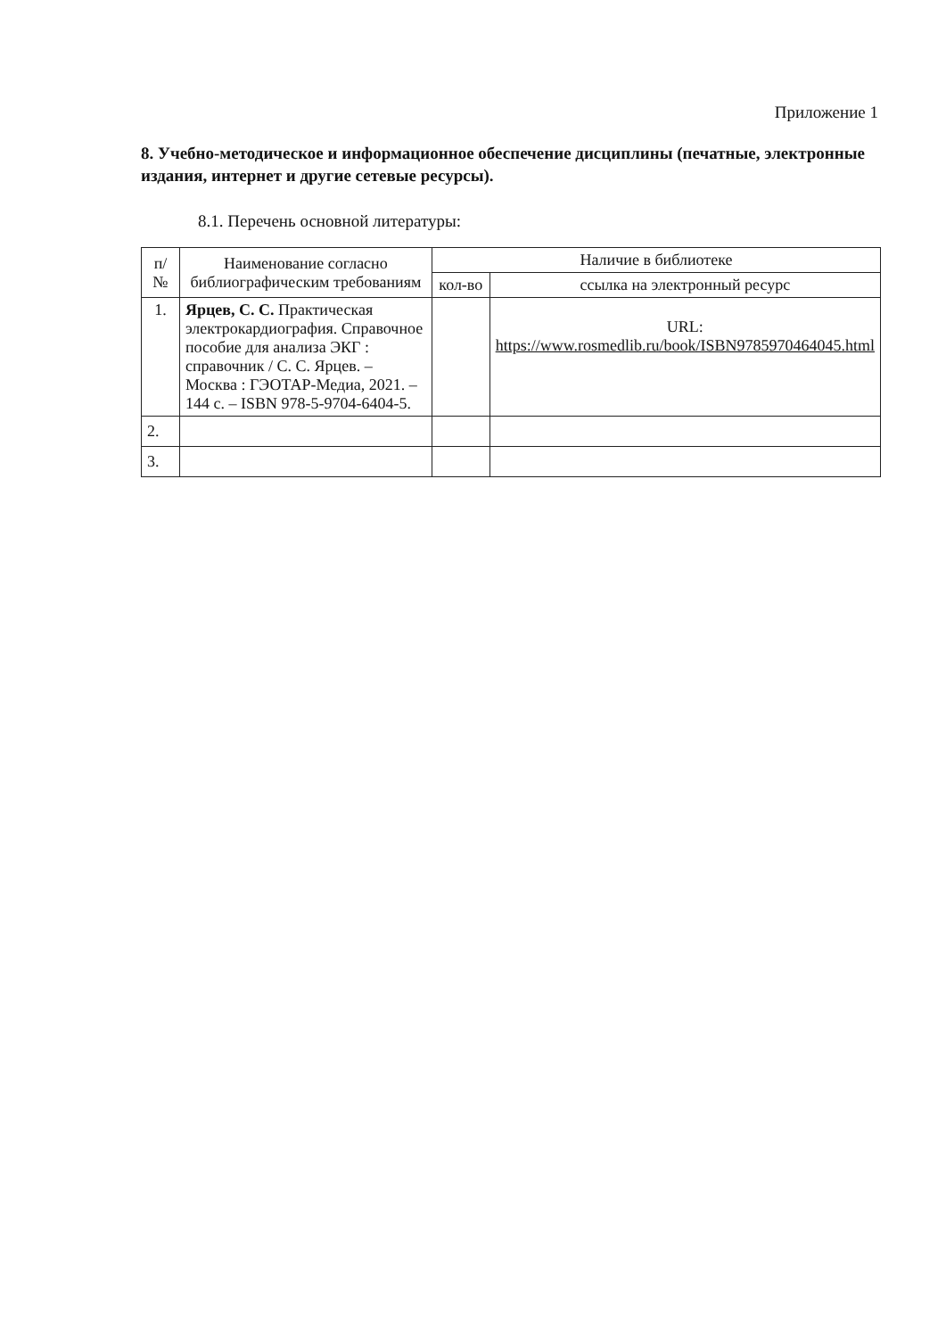Приложение 1
8. Учебно-методическое и информационное обеспечение дисциплины (печатные, электронные издания, интернет и другие сетевые ресурсы).
8.1. Перечень основной литературы:
| п/№ | Наименование согласно библиографическим требованиям | Наличие в библиотеке | |
| --- | --- | --- | --- |
| | | кол-во | ссылка на электронный ресурс |
| 1. | Ярцев, С. С. Практическая электрокардиография. Справочное пособие для анализа ЭКГ : справочник / С. С. Ярцев. – Москва : ГЭОТАР-Медиа, 2021. – 144 с. – ISBN 978-5-9704-6404-5. | | URL: https://www.rosmedlib.ru/book/ISBN9785970464045.html |
| 2. | | | |
| 3. | | | |